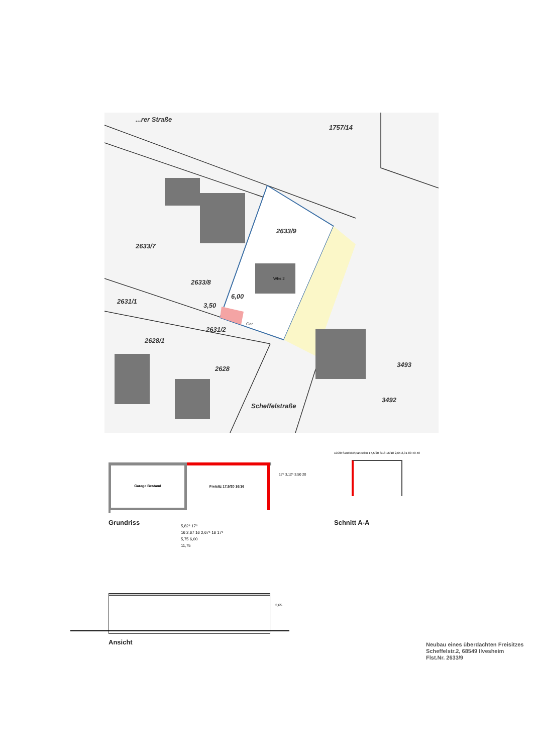...rer Straße
1757/14
2633/9
2633/7
2633/8
6,00
3,50
2631/1
2631/2
2628/1
2628
3493
3492
Scheffelstraße
Gar
Whs 2
Garage Bestand Freisitz 17,5/20 16/16
17⁵ 3,12⁵ 3,50 20
Grundriss
5,82⁵ 17⁵
16 2,67 16 2,67⁵ 16 17⁵
5,75 6,00
11,75
10/20 Sandwichpaneelen 17,5/20 8/18 16/18 2,65 2,31 80 40 40
Schnitt A-A
2,65
Ansicht
Neubau eines überdachten Freisitzes
Scheffelstr.2, 68549 Ilvesheim
Flst.Nr. 2633/9